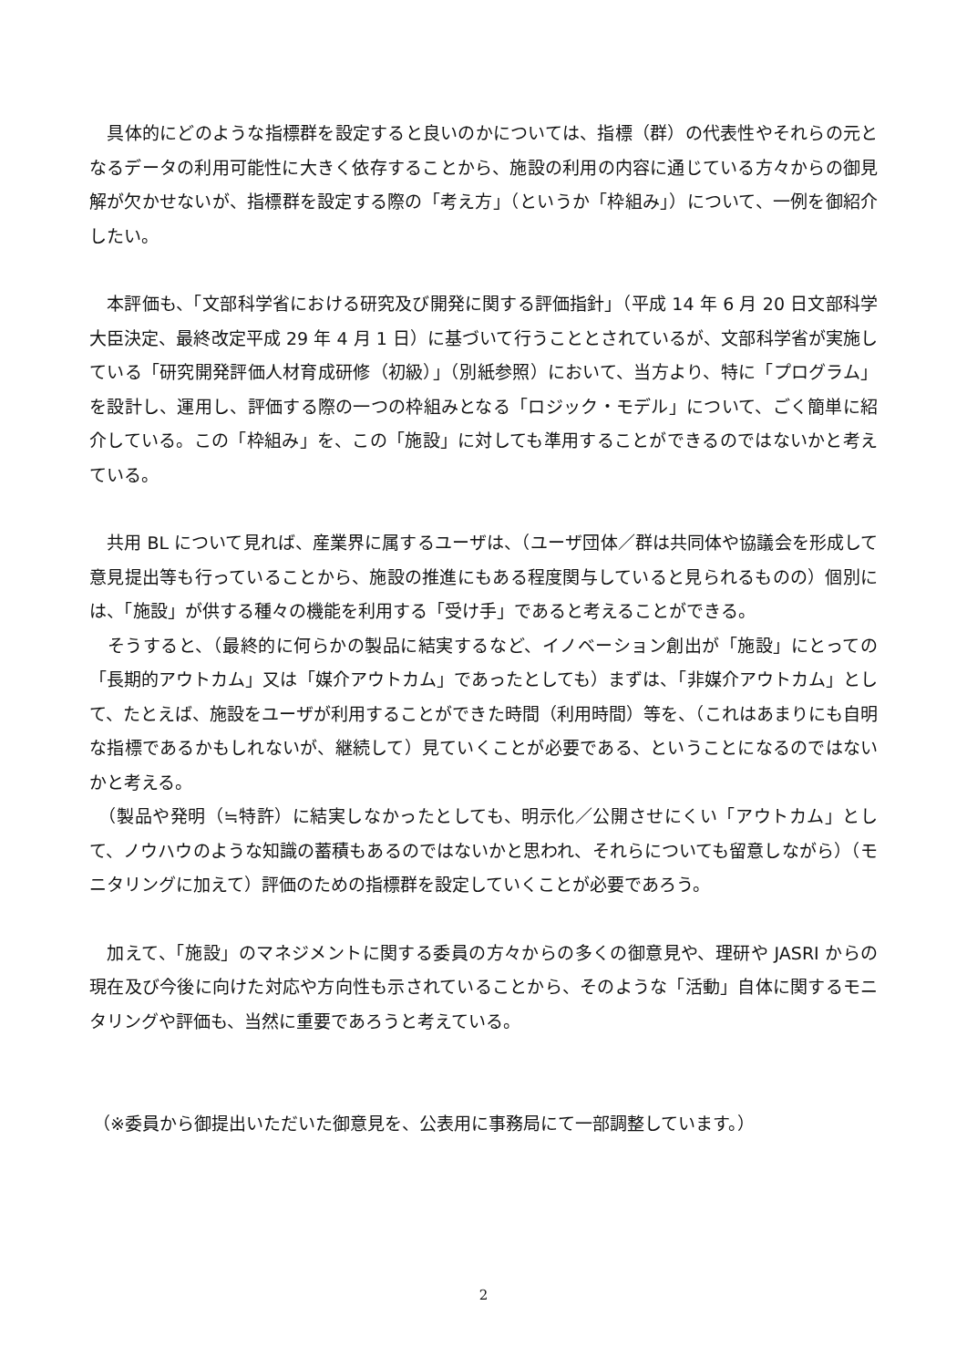具体的にどのような指標群を設定すると良いのかについては、指標（群）の代表性やそれらの元となるデータの利用可能性に大きく依存することから、施設の利用の内容に通じている方々からの御見解が欠かせないが、指標群を設定する際の「考え方」（というか「枠組み」）について、一例を御紹介したい。
　本評価も、「文部科学省における研究及び開発に関する評価指針」（平成 14 年 6 月 20 日文部科学大臣決定、最終改定平成 29 年 4 月 1 日）に基づいて行うこととされているが、文部科学省が実施している「研究開発評価人材育成研修（初級）」（別紙参照）において、当方より、特に「プログラム」を設計し、運用し、評価する際の一つの枠組みとなる「ロジック・モデル」について、ごく簡単に紹介している。この「枠組み」を、この「施設」に対しても準用することができるのではないかと考えている。
　共用 BL について見れば、産業界に属するユーザは、（ユーザ団体／群は共同体や協議会を形成して意見提出等も行っていることから、施設の推進にもある程度関与していると見られるものの）個別には、「施設」が供する種々の機能を利用する「受け手」であると考えることができる。
　そうすると、（最終的に何らかの製品に結実するなど、イノベーション創出が「施設」にとっての「長期的アウトカム」又は「媒介アウトカム」であったとしても）まずは、「非媒介アウトカム」として、たとえば、施設をユーザが利用することができた時間（利用時間）等を、（これはあまりにも自明な指標であるかもしれないが、継続して）見ていくことが必要である、ということになるのではないかと考える。
　（製品や発明（≒特許）に結実しなかったとしても、明示化／公開させにくい「アウトカム」として、ノウハウのような知識の蓄積もあるのではないかと思われ、それらについても留意しながら）（モニタリングに加えて）評価のための指標群を設定していくことが必要であろう。
　加えて、「施設」のマネジメントに関する委員の方々からの多くの御意見や、理研や JASRI からの現在及び今後に向けた対応や方向性も示されていることから、そのような「活動」自体に関するモニタリングや評価も、当然に重要であろうと考えている。
（※委員から御提出いただいた御意見を、公表用に事務局にて一部調整しています。）
2